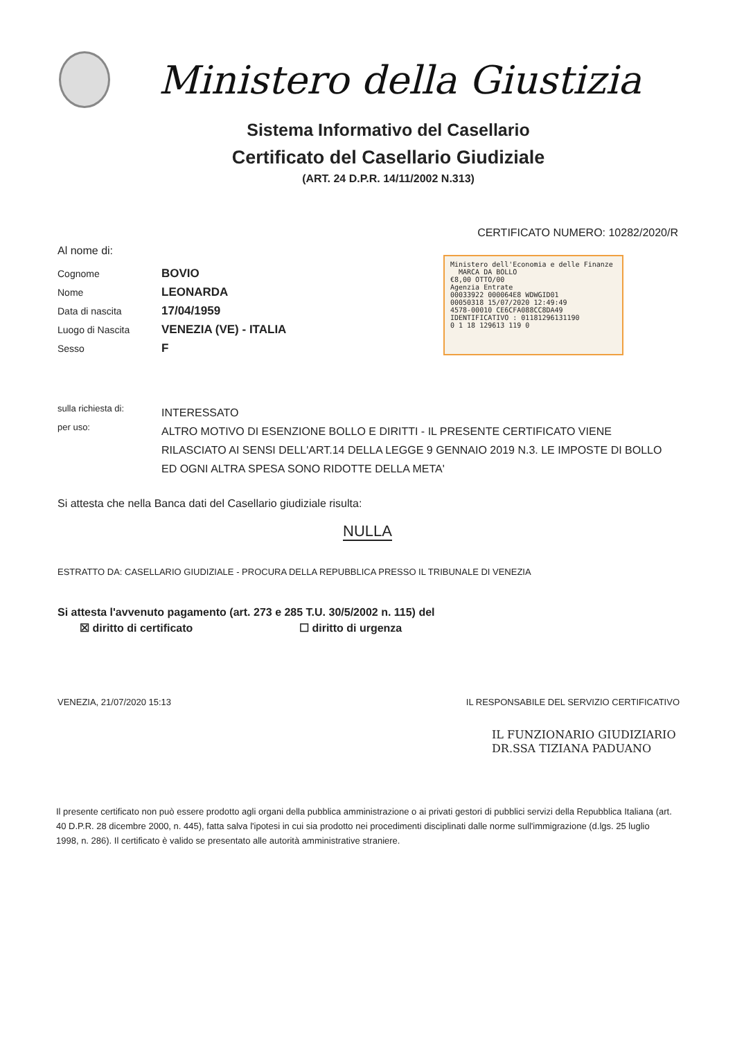Ministero della Giustizia
Sistema Informativo del Casellario
Certificato del Casellario Giudiziale
(ART. 24 D.P.R. 14/11/2002 N.313)
CERTIFICATO NUMERO: 10282/2020/R
Al nome di:
Cognome BOVIO
Nome LEONARDA
Data di nascita 17/04/1959
Luogo di Nascita VENEZIA (VE) - ITALIA
Sesso F
Ministero dell'Economia e delle Finanze MARCA DA BOLLO
€8,00 OTTO/00
Agenzia Entrate
00033922 000064E8 WDWGID01
00050318 15/07/2020 12:49:49
4578-00010 CE6CFA088CC8DA49
IDENTIFICATIVO : 01181296131190
0 1 18 129613 119 0
sulla richiesta di: INTERESSATO
per uso: ALTRO MOTIVO DI ESENZIONE BOLLO E DIRITTI - IL PRESENTE CERTIFICATO VIENE RILASCIATO AI SENSI DELL'ART.14 DELLA LEGGE 9 GENNAIO 2019 N.3. LE IMPOSTE DI BOLLO ED OGNI ALTRA SPESA SONO RIDOTTE DELLA META'
Si attesta che nella Banca dati del Casellario giudiziale risulta:
NULLA
ESTRATTO DA: CASELLARIO GIUDIZIALE - PROCURA DELLA REPUBBLICA PRESSO IL TRIBUNALE DI VENEZIA
Si attesta l'avvenuto pagamento (art. 273 e 285 T.U. 30/5/2002 n. 115) del
☒ diritto di certificato ☐ diritto di urgenza
VENEZIA, 21/07/2020 15:13 IL RESPONSABILE DEL SERVIZIO CERTIFICATIVO
IL FUNZIONARIO GIUDIZIARIO
DR.SSA TIZIANA PADUANO
Il presente certificato non può essere prodotto agli organi della pubblica amministrazione o ai privati gestori di pubblici servizi della Repubblica Italiana (art. 40 D.P.R. 28 dicembre 2000, n. 445), fatta salva l'ipotesi in cui sia prodotto nei procedimenti disciplinati dalle norme sull'immigrazione (d.lgs. 25 luglio 1998, n. 286). Il certificato è valido se presentato alle autorità amministrative straniere.